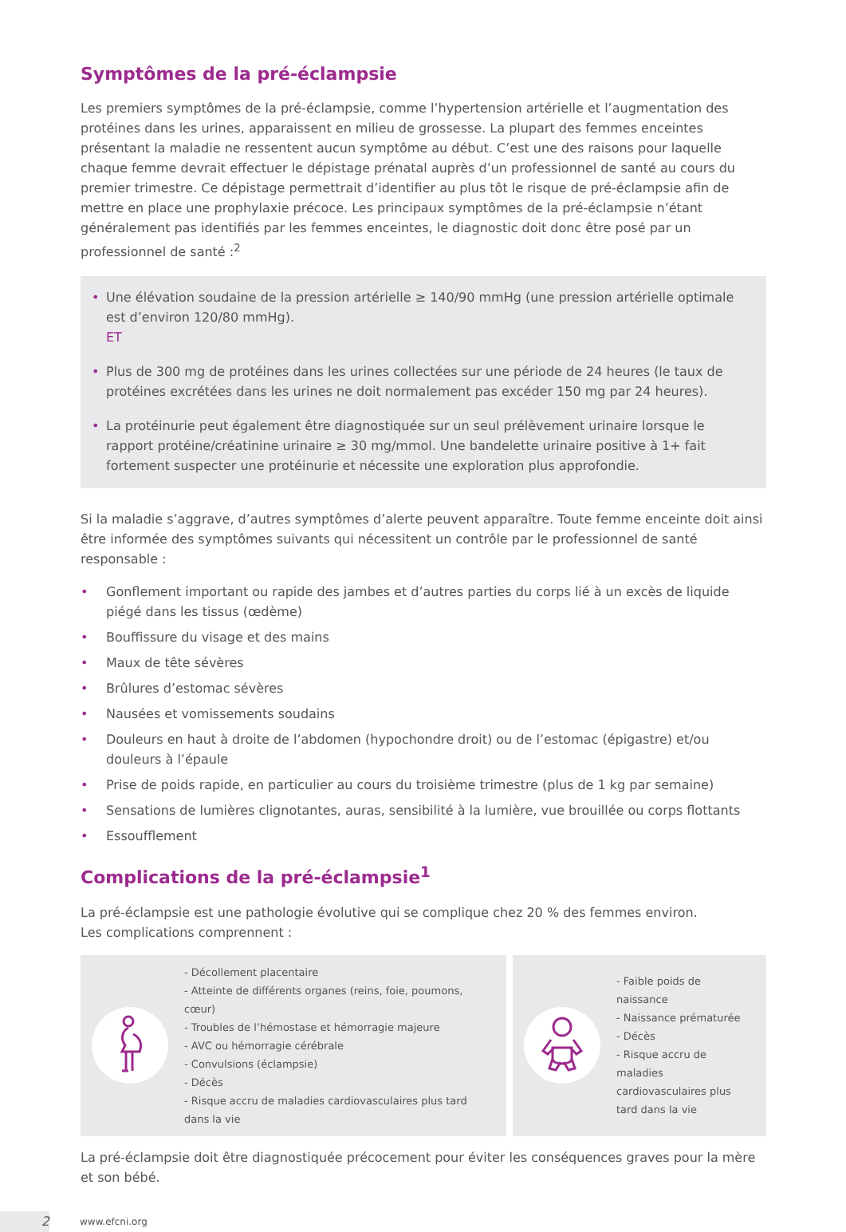Symptômes de la pré-éclampsie
Les premiers symptômes de la pré-éclampsie, comme l’hypertension artérielle et l’augmentation des protéines dans les urines, apparaissent en milieu de grossesse. La plupart des femmes enceintes présentant la maladie ne ressentent aucun symptôme au début. C’est une des raisons pour laquelle chaque femme devrait effectuer le dépistage prénatal auprès d’un professionnel de santé au cours du premier trimestre. Ce dépistage permet­trait d’identifier au plus tôt le risque de pré-éclampsie afin de mettre en place une prophylaxie précoce. Les principaux symptômes de la pré-éclampsie n’étant généralement pas identifiés par les femmes enceintes, le diagnostic doit donc être posé par un professionnel de santé :<sup>2</sup>
• Une élévation soudaine de la pression artérielle ≥ 140/90 mmHg (une pression artérielle optimale est d’environ 120/80 mmHg).
ET
• Plus de 300 mg de protéines dans les urines collectées sur une période de 24 heures (le taux de protéines excrétées dans les urines ne doit normalement pas excéder 150 mg par 24 heures).
• La protéinurie peut également être diagnostiquée sur un seul prélèvement urinaire lorsque le rapport protéine/créatinine urinaire ≥ 30 mg/mmol. Une bandelette urinaire positive à 1+ fait fortement suspecter une protéinurie et nécessite une exploration plus approfondie.
Si la maladie s’aggrave, d’autres symptômes d’alerte peuvent apparaître. Toute femme enceinte doit ainsi être informée des symptômes suivants qui nécessitent un contrôle par le professionnel de santé responsable :
• Gonflement important ou rapide des jambes et d’autres parties du corps lié à un excès de liquide piégé dans les tissus (œdème)
• Bouffissure du visage et des mains
• Maux de tête sévères
• Brûlures d’estomac sévères
• Nausées et vomissements soudains
• Douleurs en haut à droite de l’abdomen (hypochondre droit) ou de l’estomac (épigastre) et/ou douleurs à l’épaule
• Prise de poids rapide, en particulier au cours du troisième trimestre (plus de 1 kg par semaine)
• Sensations de lumières clignotantes, auras, sensibilité à la lumière, vue brouillée ou corps flottants
• Essoufflement
Complications de la pré-éclampsie<sup>1</sup>
La pré-éclampsie est une pathologie évolutive qui se complique chez 20 % des femmes environ.
Les complications comprennent :
- Décollement placentaire
- Atteinte de différents organes (reins, foie, poumons, cœur)
- Troubles de l’hémostase et hémorragie majeure
- AVC ou hémorragie cérébrale
- Convulsions (éclampsie)
- Décès
- Risque accru de maladies cardiovasculaires plus tard dans la vie
- Faible poids de naissance
- Naissance prématurée
- Décès
- Risque accru de maladies cardiovasculaires plus tard dans la vie
La pré-éclampsie doit être diagnostiquée précocement pour éviter les conséquences graves pour la mère et son bébé.
2
www.efcni.org